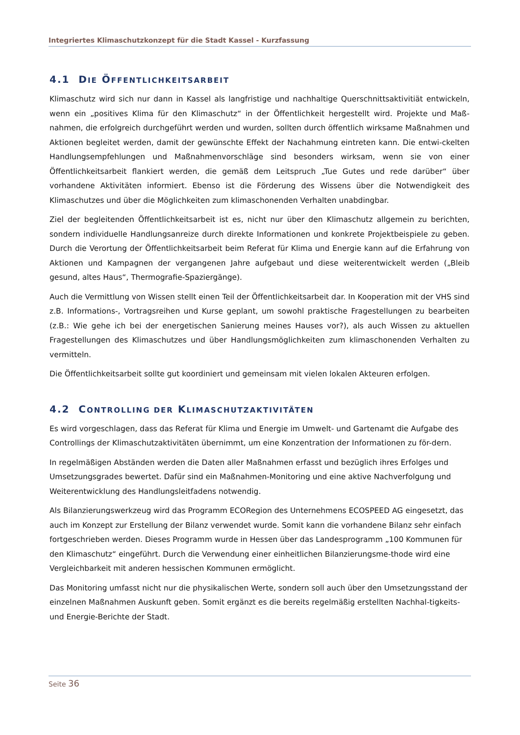Integriertes Klimaschutzkonzept für die Stadt Kassel - Kurzfassung
4.1 DIE ÖFFENTLICHKEITSARBEIT
Klimaschutz wird sich nur dann in Kassel als langfristige und nachhaltige Querschnittsaktivitiät entwickeln, wenn ein „positives Klima für den Klimaschutz“ in der Öffentlichkeit hergestellt wird. Projekte und Maß-nahmen, die erfolgreich durchgeführt werden und wurden, sollten durch öffentlich wirksame Maßnahmen und Aktionen begleitet werden, damit der gewünschte Effekt der Nachahmung eintreten kann. Die entwi-ckelten Handlungsempfehlungen und Maßnahmenvorschläge sind besonders wirksam, wenn sie von einer Öffentlichkeitsarbeit flankiert werden, die gemäß dem Leitspruch „Tue Gutes und rede darüber“ über vorhandene Aktivitäten informiert. Ebenso ist die Förderung des Wissens über die Notwendigkeit des Klimaschutzes und über die Möglichkeiten zum klimaschonenden Verhalten unabdingbar.
Ziel der begleitenden Öffentlichkeitsarbeit ist es, nicht nur über den Klimaschutz allgemein zu berichten, sondern individuelle Handlungsanreize durch direkte Informationen und konkrete Projektbeispiele zu geben. Durch die Verortung der Öffentlichkeitsarbeit beim Referat für Klima und Energie kann auf die Erfahrung von Aktionen und Kampagnen der vergangenen Jahre aufgebaut und diese weiterentwickelt werden („Bleib gesund, altes Haus“, Thermografie-Spaziergänge).
Auch die Vermittlung von Wissen stellt einen Teil der Öffentlichkeitsarbeit dar. In Kooperation mit der VHS sind z.B. Informations-, Vortragsreihen und Kurse geplant, um sowohl praktische Fragestellungen zu bearbeiten (z.B.: Wie gehe ich bei der energetischen Sanierung meines Hauses vor?), als auch Wissen zu aktuellen Fragestellungen des Klimaschutzes und über Handlungsmöglichkeiten zum klimaschonenden Verhalten zu vermitteln.
Die Öffentlichkeitsarbeit sollte gut koordiniert und gemeinsam mit vielen lokalen Akteuren erfolgen.
4.2 CONTROLLING DER KLIMASCHUTZAKTIVITÄTEN
Es wird vorgeschlagen, dass das Referat für Klima und Energie im Umwelt- und Gartenamt die Aufgabe des Controllings der Klimaschutzaktivitäten übernimmt, um eine Konzentration der Informationen zu för-dern.
In regelmäßigen Abständen werden die Daten aller Maßnahmen erfasst und bezüglich ihres Erfolges und Umsetzungsgrades bewertet. Dafür sind ein Maßnahmen-Monitoring und eine aktive Nachverfolgung und Weiterentwicklung des Handlungsleitfadens notwendig.
Als Bilanzierungswerkzeug wird das Programm ECORegion des Unternehmens ECOSPEED AG eingesetzt, das auch im Konzept zur Erstellung der Bilanz verwendet wurde. Somit kann die vorhandene Bilanz sehr einfach fortgeschrieben werden. Dieses Programm wurde in Hessen über das Landesprogramm „100 Kommunen für den Klimaschutz“ eingeführt. Durch die Verwendung einer einheitlichen Bilanzierungsme-thode wird eine Vergleichbarkeit mit anderen hessischen Kommunen ermöglicht.
Das Monitoring umfasst nicht nur die physikalischen Werte, sondern soll auch über den Umsetzungsstand der einzelnen Maßnahmen Auskunft geben. Somit ergänzt es die bereits regelmäßig erstellten Nachhal-tigkeits-und Energie-Berichte der Stadt.
Seite 36